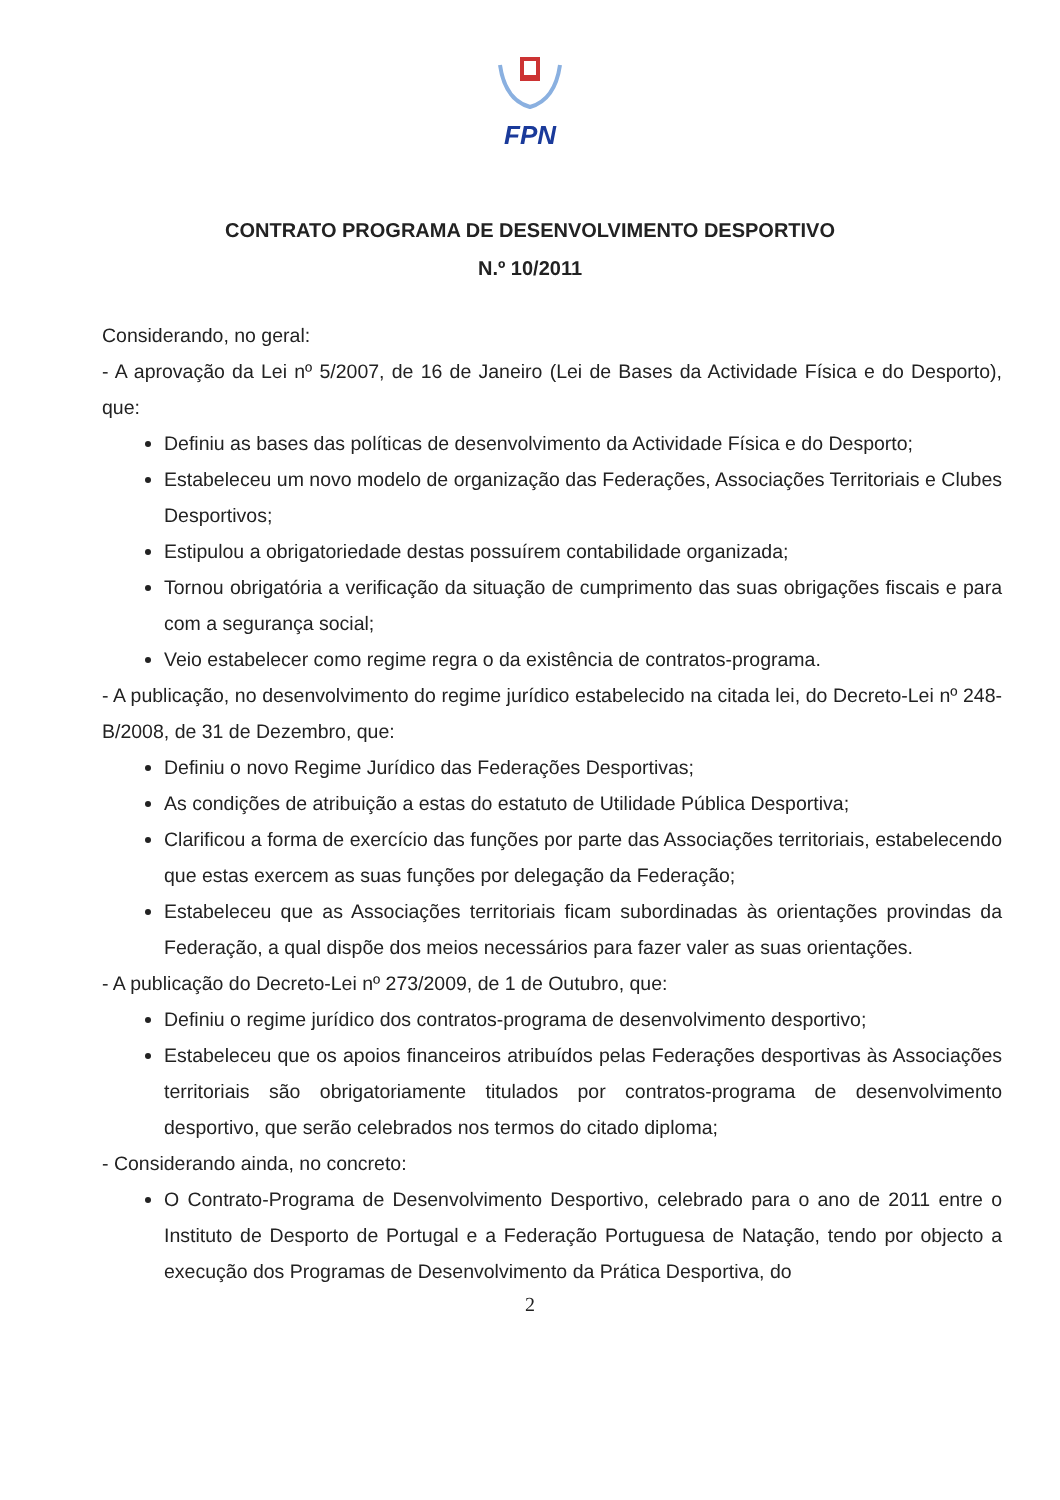FPN
CONTRATO PROGRAMA DE DESENVOLVIMENTO DESPORTIVO
N.º 10/2011
Considerando, no geral:
- A aprovação da Lei nº 5/2007, de 16 de Janeiro (Lei de Bases da Actividade Física e do Desporto), que:
Definiu as bases das políticas de desenvolvimento da Actividade Física e do Desporto;
Estabeleceu um novo modelo de organização das Federações, Associações Territoriais e Clubes Desportivos;
Estipulou a obrigatoriedade destas possuírem contabilidade organizada;
Tornou obrigatória a verificação da situação de cumprimento das suas obrigações fiscais e para com a segurança social;
Veio estabelecer como regime regra o da existência de contratos-programa.
- A publicação, no desenvolvimento do regime jurídico estabelecido na citada lei, do Decreto-Lei nº 248-B/2008, de 31 de Dezembro, que:
Definiu o novo Regime Jurídico das Federações Desportivas;
As condições de atribuição a estas do estatuto de Utilidade Pública Desportiva;
Clarificou a forma de exercício das funções por parte das Associações territoriais, estabelecendo que estas exercem as suas funções por delegação da Federação;
Estabeleceu que as Associações territoriais ficam subordinadas às orientações provindas da Federação, a qual dispõe dos meios necessários para fazer valer as suas orientações.
- A publicação do Decreto-Lei nº 273/2009, de 1 de Outubro, que:
Definiu o regime jurídico dos contratos-programa de desenvolvimento desportivo;
Estabeleceu que os apoios financeiros atribuídos pelas Federações desportivas às Associações territoriais são obrigatoriamente titulados por contratos-programa de desenvolvimento desportivo, que serão celebrados nos termos do citado diploma;
- Considerando ainda, no concreto:
O Contrato-Programa de Desenvolvimento Desportivo, celebrado para o ano de 2011 entre o Instituto de Desporto de Portugal e a Federação Portuguesa de Natação, tendo por objecto a execução dos Programas de Desenvolvimento da Prática Desportiva, do
2